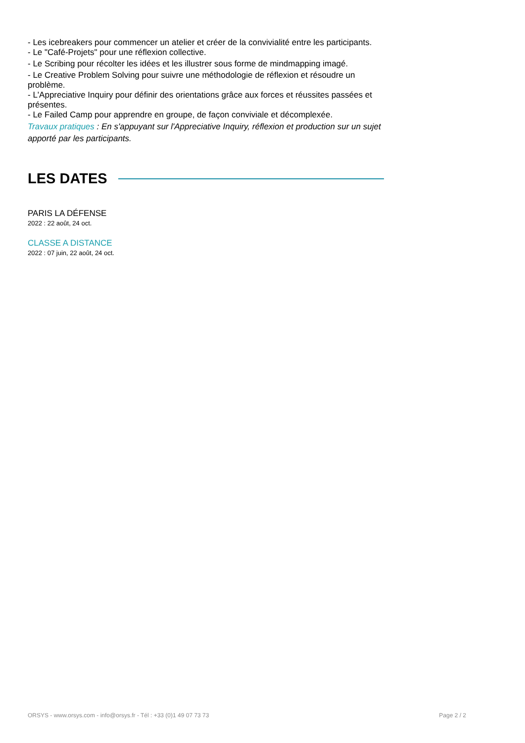- Les icebreakers pour commencer un atelier et créer de la convivialité entre les participants.
- Le "Café-Projets" pour une réflexion collective.
- Le Scribing pour récolter les idées et les illustrer sous forme de mindmapping imagé.
- Le Creative Problem Solving pour suivre une méthodologie de réflexion et résoudre un problème.
- L'Appreciative Inquiry pour définir des orientations grâce aux forces et réussites passées et présentes.
- Le Failed Camp pour apprendre en groupe, de façon conviviale et décomplexée.
Travaux pratiques : En s'appuyant sur l'Appreciative Inquiry, réflexion et production sur un sujet apporté par les participants.
LES DATES
PARIS LA DÉFENSE
2022 : 22 août, 24 oct.
CLASSE A DISTANCE
2022 : 07 juin, 22 août, 24 oct.
ORSYS - www.orsys.com - info@orsys.fr - Tél : +33 (0)1 49 07 73 73 Page 2 / 2